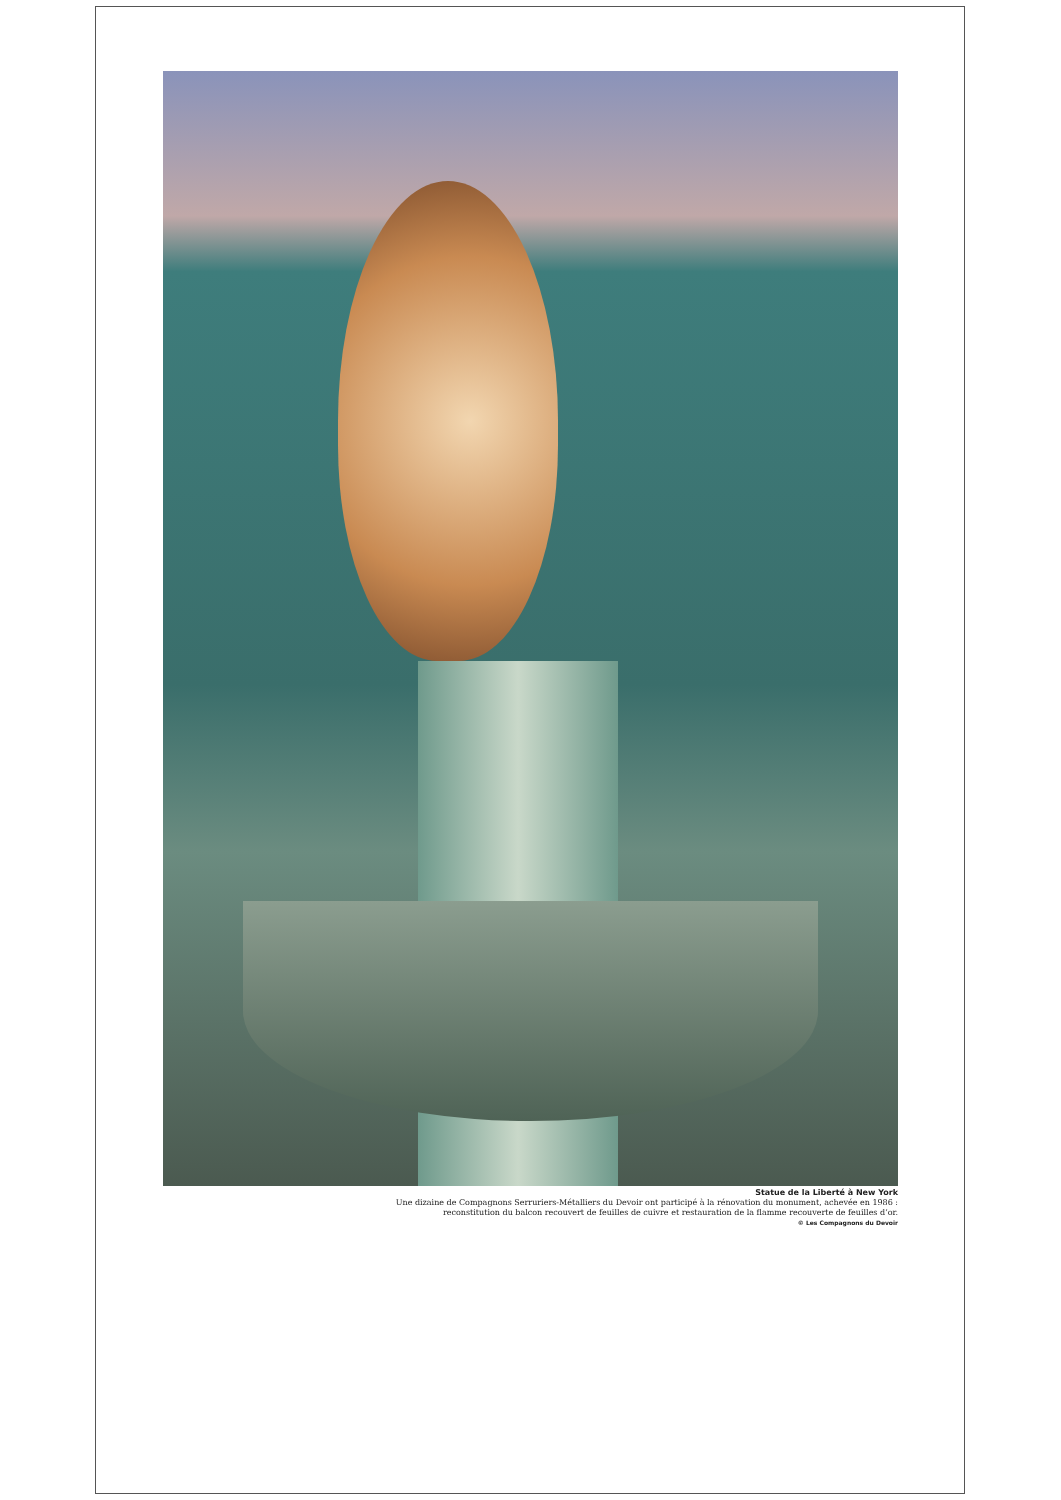Statue de la Liberté à New York
Une dizaine de Compagnons Serruriers-Métalliers du Devoir ont participé à la rénovation du monument, achevée en 1986 :
reconstitution du balcon recouvert de feuilles de cuivre et restauration de la flamme recouverte de feuilles d’or.
© Les Compagnons du Devoir